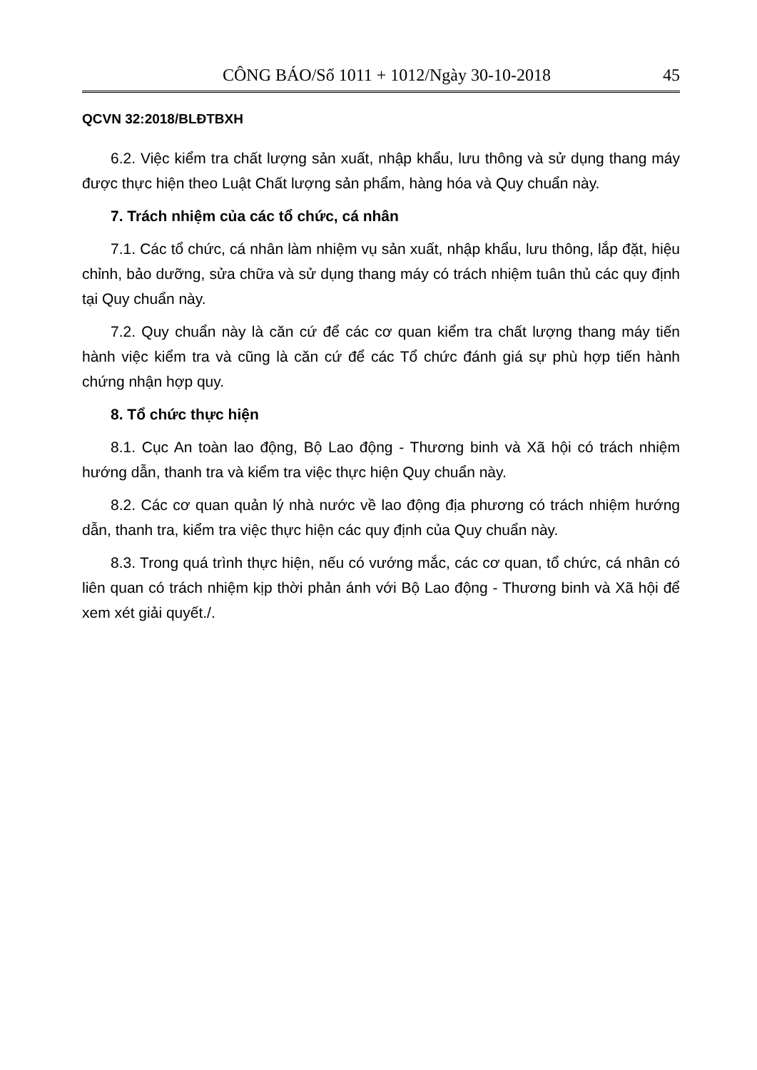CÔNG BÁO/Số 1011 + 1012/Ngày 30-10-2018 45
QCVN 32:2018/BLĐTBXH
6.2. Việc kiểm tra chất lượng sản xuất, nhập khẩu, lưu thông và sử dụng thang máy được thực hiện theo Luật Chất lượng sản phẩm, hàng hóa và Quy chuẩn này.
7. Trách nhiệm của các tổ chức, cá nhân
7.1. Các tổ chức, cá nhân làm nhiệm vụ sản xuất, nhập khẩu, lưu thông, lắp đặt, hiệu chỉnh, bảo dưỡng, sửa chữa và sử dụng thang máy có trách nhiệm tuân thủ các quy định tại Quy chuẩn này.
7.2. Quy chuẩn này là căn cứ để các cơ quan kiểm tra chất lượng thang máy tiến hành việc kiểm tra và cũng là căn cứ để các Tổ chức đánh giá sự phù hợp tiến hành chứng nhận hợp quy.
8. Tổ chức thực hiện
8.1. Cục An toàn lao động, Bộ Lao động - Thương binh và Xã hội có trách nhiệm hướng dẫn, thanh tra và kiểm tra việc thực hiện Quy chuẩn này.
8.2. Các cơ quan quản lý nhà nước về lao động địa phương có trách nhiệm hướng dẫn, thanh tra, kiểm tra việc thực hiện các quy định của Quy chuẩn này.
8.3. Trong quá trình thực hiện, nếu có vướng mắc, các cơ quan, tổ chức, cá nhân có liên quan có trách nhiệm kịp thời phản ánh với Bộ Lao động - Thương binh và Xã hội để xem xét giải quyết./.